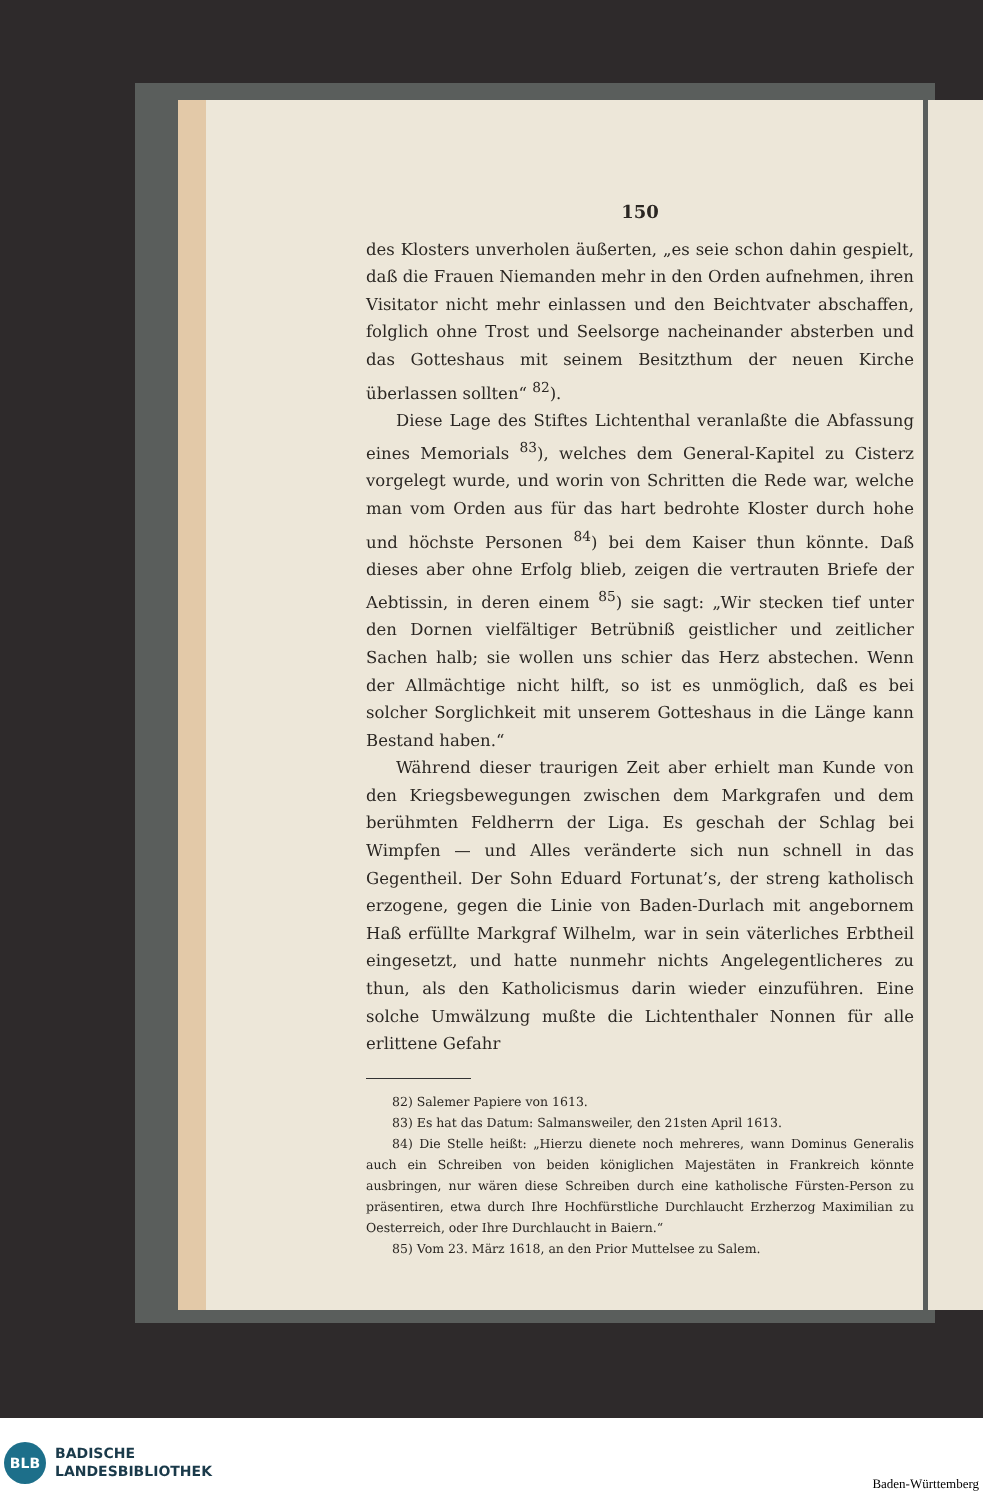150
des Klosters unverholen äußerten, „es seie schon dahin gespielt, daß die Frauen Niemanden mehr in den Orden aufnehmen, ihren Visitator nicht mehr einlassen und den Beichtvater abschaffen, folglich ohne Trost und Seelsorge nacheinander absterben und das Gotteshaus mit seinem Besitzthum der neuen Kirche überlassen sollten“ <sup>82</sup>).
Diese Lage des Stiftes Lichtenthal veranlaßte die Abfassung eines Memorials <sup>83</sup>), welches dem General-Kapitel zu Cisterz vorgelegt wurde, und worin von Schritten die Rede war, welche man vom Orden aus für das hart bedrohte Kloster durch hohe und höchste Personen <sup>84</sup>) bei dem Kaiser thun könnte. Daß dieses aber ohne Erfolg blieb, zeigen die vertrauten Briefe der Aebtissin, in deren einem <sup>85</sup>) sie sagt: „Wir stecken tief unter den Dornen vielfältiger Betrübniß geistlicher und zeitlicher Sachen halb; sie wollen uns schier das Herz abstechen. Wenn der Allmächtige nicht hilft, so ist es unmöglich, daß es bei solcher Sorglichkeit mit unserem Gotteshaus in die Länge kann Bestand haben.“
Während dieser traurigen Zeit aber erhielt man Kunde von den Kriegsbewegungen zwischen dem Markgrafen und dem berühmten Feldherrn der Liga. Es geschah der Schlag bei Wimpfen — und Alles veränderte sich nun schnell in das Gegentheil. Der Sohn Eduard Fortunat’s, der streng katholisch erzogene, gegen die Linie von Baden-Durlach mit angebornem Haß erfüllte Markgraf Wilhelm, war in sein väterliches Erbtheil eingesetzt, und hatte nunmehr nichts Angelegentlicheres zu thun, als den Katholicismus darin wieder einzuführen. Eine solche Umwälzung mußte die Lichtenthaler Nonnen für alle erlittene Gefahr
82) Salemer Papiere von 1613.
83) Es hat das Datum: Salmansweiler, den 21sten April 1613.
84) Die Stelle heißt: „Hierzu dienete noch mehreres, wann Dominus Generalis auch ein Schreiben von beiden königlichen Majestäten in Frankreich könnte ausbringen, nur wären diese Schreiben durch eine katholische Fürsten-Person zu präsentiren, etwa durch Ihre Hochfürstliche Durchlaucht Erzherzog Maximilian zu Oesterreich, oder Ihre Durchlaucht in Baiern.“
85) Vom 23. März 1618, an den Prior Muttelsee zu Salem.
BLB
BADISCHE
LANDESBIBLIOTHEK
Baden-Württemberg